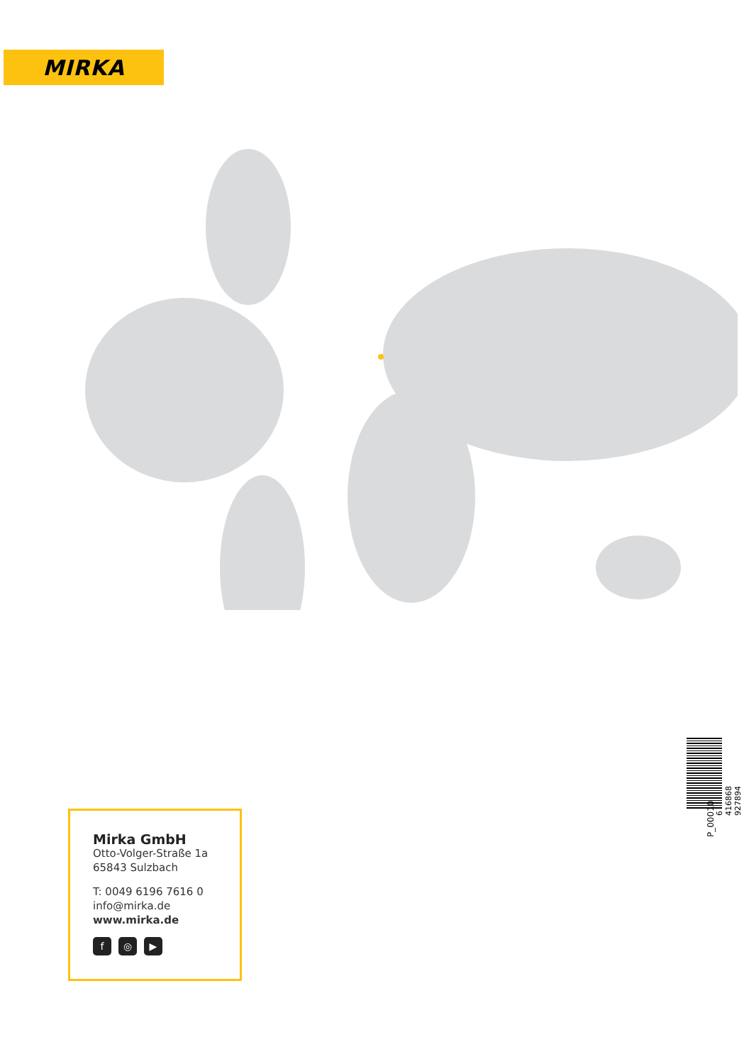MIRKA
6 416868 927894
P_00010
Mirka GmbH
Otto-Volger-Straße 1a
65843 Sulzbach
T: 0049 6196 7616 0
info@mirka.de
www.mirka.de
f ◎ ▶